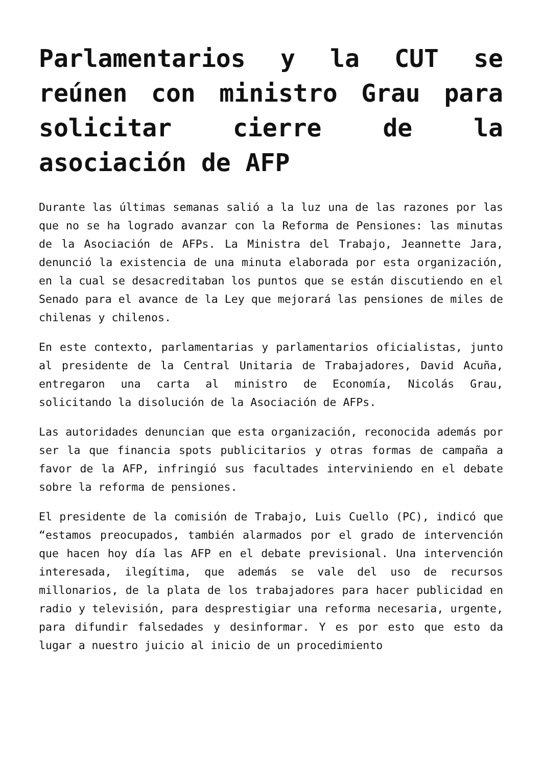Parlamentarios y la CUT se reúnen con ministro Grau para solicitar cierre de la asociación de AFP
Durante las últimas semanas salió a la luz una de las razones por las que no se ha logrado avanzar con la Reforma de Pensiones: las minutas de la Asociación de AFPs. La Ministra del Trabajo, Jeannette Jara, denunció la existencia de una minuta elaborada por esta organización, en la cual se desacreditaban los puntos que se están discutiendo en el Senado para el avance de la Ley que mejorará las pensiones de miles de chilenas y chilenos.
En este contexto, parlamentarias y parlamentarios oficialistas, junto al presidente de la Central Unitaria de Trabajadores, David Acuña, entregaron una carta al ministro de Economía, Nicolás Grau, solicitando la disolución de la Asociación de AFPs.
Las autoridades denuncian que esta organización, reconocida además por ser la que financia spots publicitarios y otras formas de campaña a favor de la AFP, infringió sus facultades interviniendo en el debate sobre la reforma de pensiones.
El presidente de la comisión de Trabajo, Luis Cuello (PC), indicó que “estamos preocupados, también alarmados por el grado de intervención que hacen hoy día las AFP en el debate previsional. Una intervención interesada, ilegítima, que además se vale del uso de recursos millonarios, de la plata de los trabajadores para hacer publicidad en radio y televisión, para desprestigiar una reforma necesaria, urgente, para difundir falsedades y desinformar. Y es por esto que esto da lugar a nuestro juicio al inicio de un procedimiento